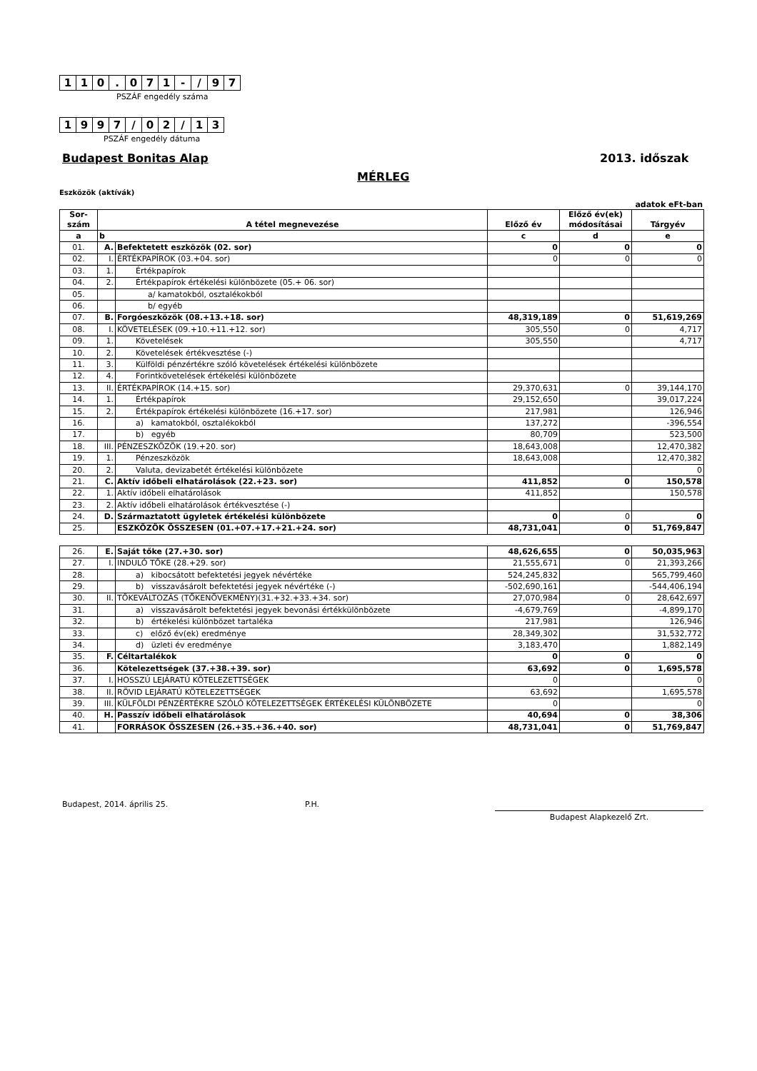| 1 | 1 | 0 | . | 0 | 7 | 1 | - | / | 9 | 7 |
PSZÁF engedély száma
| 1 | 9 | 9 | 7 | / | 0 | 2 | / | 1 | 3 |
PSZÁF engedély dátuma
Budapest Bonitas Alap 2013. időszak
MÉRLEG
Eszközök (aktívák)
adatok eFt-ban
| Sor- szám | A tétel megnevezése | | Előző év | Előző év(ek) módosításai | Tárgyév |
| a | b | | c | d | e |
| 01. | A. | Befektetett eszközök (02. sor) | 0 | 0 | 0 |
| 02. | I. | ÉRTÉKPAPÍROK (03.+04. sor) | 0 | 0 | 0 |
| 03. | 1. | Értékpapírok | | | |
| 04. | 2. | Értékpapírok értékelési különbözete (05.+ 06. sor) | | | |
| 05. | | a/ kamatokból, osztalékokból | | | |
| 06. | | b/ egyéb | | | |
| 07. | B. | Forgóeszközök (08.+13.+18. sor) | 48,319,189 | 0 | 51,619,269 |
| 08. | I. | KÖVETELÉSEK (09.+10.+11.+12. sor) | 305,550 | 0 | 4,717 |
| 09. | 1. | Követelések | 305,550 | | 4,717 |
| 10. | 2. | Követelések értékvesztése (-) | | | |
| 11. | 3. | Külföldi pénzértékre szóló követelések értékelési különbözete | | | |
| 12. | 4. | Forintkövetelések értékelési különbözete | | | |
| 13. | II. | ÉRTÉKPAPÍROK (14.+15. sor) | 29,370,631 | 0 | 39,144,170 |
| 14. | 1. | Értékpapírok | 29,152,650 | | 39,017,224 |
| 15. | 2. | Értékpapírok értékelési különbözete (16.+17. sor) | 217,981 | | 126,946 |
| 16. | | a) kamatokból, osztalékokból | 137,272 | | -396,554 |
| 17. | | b) egyéb | 80,709 | | 523,500 |
| 18. | III. | PÉNZESZKÖZÖK (19.+20. sor) | 18,643,008 | | 12,470,382 |
| 19. | 1. | Pénzeszközök | 18,643,008 | | 12,470,382 |
| 20. | 2. | Valuta, devizabetét értékelési különbözete | | | 0 |
| 21. | C. | Aktív időbeli elhatárolások (22.+23. sor) | 411,852 | 0 | 150,578 |
| 22. | 1. | Aktív időbeli elhatárolások | 411,852 | | 150,578 |
| 23. | 2. | Aktív időbeli elhatárolások értékvesztése (-) | | | |
| 24. | D. | Származtatott ügyletek értékelési különbözete | 0 | 0 | 0 |
| 25. | | ESZKÖZÖK ÖSSZESEN (01.+07.+17.+21.+24. sor) | 48,731,041 | 0 | 51,769,847 |
| 26. | E. | Saját tőke (27.+30. sor) | 48,626,655 | 0 | 50,035,963 |
| 27. | I. | INDULÓ TŐKE (28.+29. sor) | 21,555,671 | 0 | 21,393,266 |
| 28. | | a) kibocsátott befektetési jegyek névértéke | 524,245,832 | | 565,799,460 |
| 29. | | b) visszavásárolt befektetési jegyek névértéke (-) | -502,690,161 | | -544,406,194 |
| 30. | II. | TŐKEVÁLTOZÁS (TŐKENÖVEKMÉNY)(31.+32.+33.+34. sor) | 27,070,984 | 0 | 28,642,697 |
| 31. | | a) visszavásárolt befektetési jegyek bevonási értékkülönbözete | -4,679,769 | | -4,899,170 |
| 32. | | b) értékelési különbözet tartaléka | 217,981 | | 126,946 |
| 33. | | c) előző év(ek) eredménye | 28,349,302 | | 31,532,772 |
| 34. | | d) üzleti év eredménye | 3,183,470 | | 1,882,149 |
| 35. | F. | Céltartalékok | 0 | 0 | 0 |
| 36. | | Kötelezettségek (37.+38.+39. sor) | 63,692 | 0 | 1,695,578 |
| 37. | I. | HOSSZÚ LEJÁRATÚ KÖTELEZETTSÉGEK | 0 | | 0 |
| 38. | II. | RÖVID LEJÁRATÚ KÖTELEZETTSÉGEK | 63,692 | | 1,695,578 |
| 39. | III. | KÜLFÖLDI PÉNZÉRTÉKRE SZÓLÓ KÖTELEZETTSÉGEK ÉRTÉKELÉSI KÜLÖNBÖZETE | 0 | | 0 |
| 40. | H. | Passzív időbeli elhatárolások | 40,694 | 0 | 38,306 |
| 41. | | FORRÁSOK ÖSSZESEN (26.+35.+36.+40. sor) | 48,731,041 | 0 | 51,769,847 |
Budapest, 2014. április 25. P.H.
Budapest Alapkezelő Zrt.